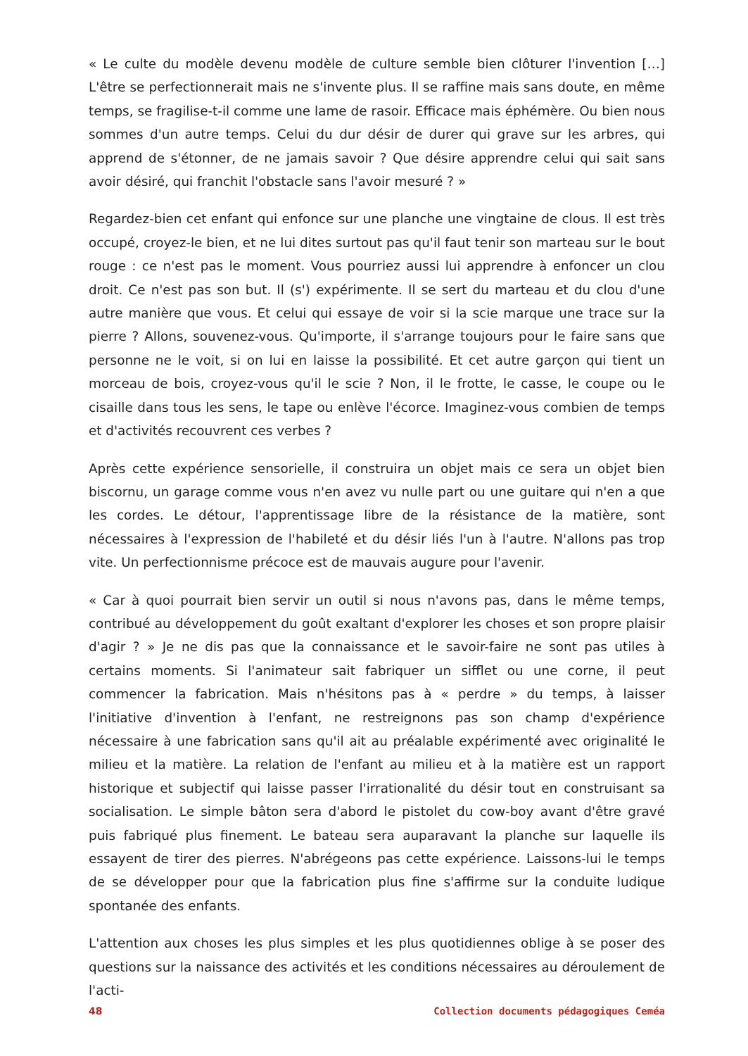« Le culte du modèle devenu modèle de culture semble bien clôturer l'invention […] L'être se perfectionnerait mais ne s'invente plus. Il se raffine mais sans doute, en même temps, se fragilise-t-il comme une lame de rasoir. Efficace mais éphémère. Ou bien nous sommes d'un autre temps. Celui du dur désir de durer qui grave sur les arbres, qui apprend de s'étonner, de ne jamais savoir ? Que désire apprendre celui qui sait sans avoir désiré, qui franchit l'obstacle sans l'avoir mesuré ? »
Regardez-bien cet enfant qui enfonce sur une planche une vingtaine de clous. Il est très occupé, croyez-le bien, et ne lui dites surtout pas qu'il faut tenir son marteau sur le bout rouge : ce n'est pas le moment. Vous pourriez aussi lui apprendre à enfoncer un clou droit. Ce n'est pas son but. Il (s') expérimente. Il se sert du marteau et du clou d'une autre manière que vous. Et celui qui essaye de voir si la scie marque une trace sur la pierre ? Allons, souvenez-vous. Qu'importe, il s'arrange toujours pour le faire sans que personne ne le voit, si on lui en laisse la possibilité. Et cet autre garçon qui tient un morceau de bois, croyez-vous qu'il le scie ? Non, il le frotte, le casse, le coupe ou le cisaille dans tous les sens, le tape ou enlève l'écorce. Imaginez-vous combien de temps et d'activités recouvrent ces verbes ?
Après cette expérience sensorielle, il construira un objet mais ce sera un objet bien biscornu, un garage comme vous n'en avez vu nulle part ou une guitare qui n'en a que les cordes. Le détour, l'apprentissage libre de la résistance de la matière, sont nécessaires à l'expression de l'habileté et du désir liés l'un à l'autre. N'allons pas trop vite. Un perfectionnisme précoce est de mauvais augure pour l'avenir.
« Car à quoi pourrait bien servir un outil si nous n'avons pas, dans le même temps, contribué au développement du goût exaltant d'explorer les choses et son propre plaisir d'agir ? » Je ne dis pas que la connaissance et le savoir-faire ne sont pas utiles à certains moments. Si l'animateur sait fabriquer un sifflet ou une corne, il peut commencer la fabrication. Mais n'hésitons pas à « perdre » du temps, à laisser l'initiative d'invention à l'enfant, ne restreignons pas son champ d'expérience nécessaire à une fabrication sans qu'il ait au préalable expérimenté avec originalité le milieu et la matière. La relation de l'enfant au milieu et à la matière est un rapport historique et subjectif qui laisse passer l'irrationalité du désir tout en construisant sa socialisation. Le simple bâton sera d'abord le pistolet du cow-boy avant d'être gravé puis fabriqué plus finement. Le bateau sera auparavant la planche sur laquelle ils essayent de tirer des pierres. N'abrégeons pas cette expérience. Laissons-lui le temps de se développer pour que la fabrication plus fine s'affirme sur la conduite ludique spontanée des enfants.
L'attention aux choses les plus simples et les plus quotidiennes oblige à se poser des questions sur la naissance des activités et les conditions nécessaires au déroulement de l'acti-
48 Collection documents pédagogiques Ceméa